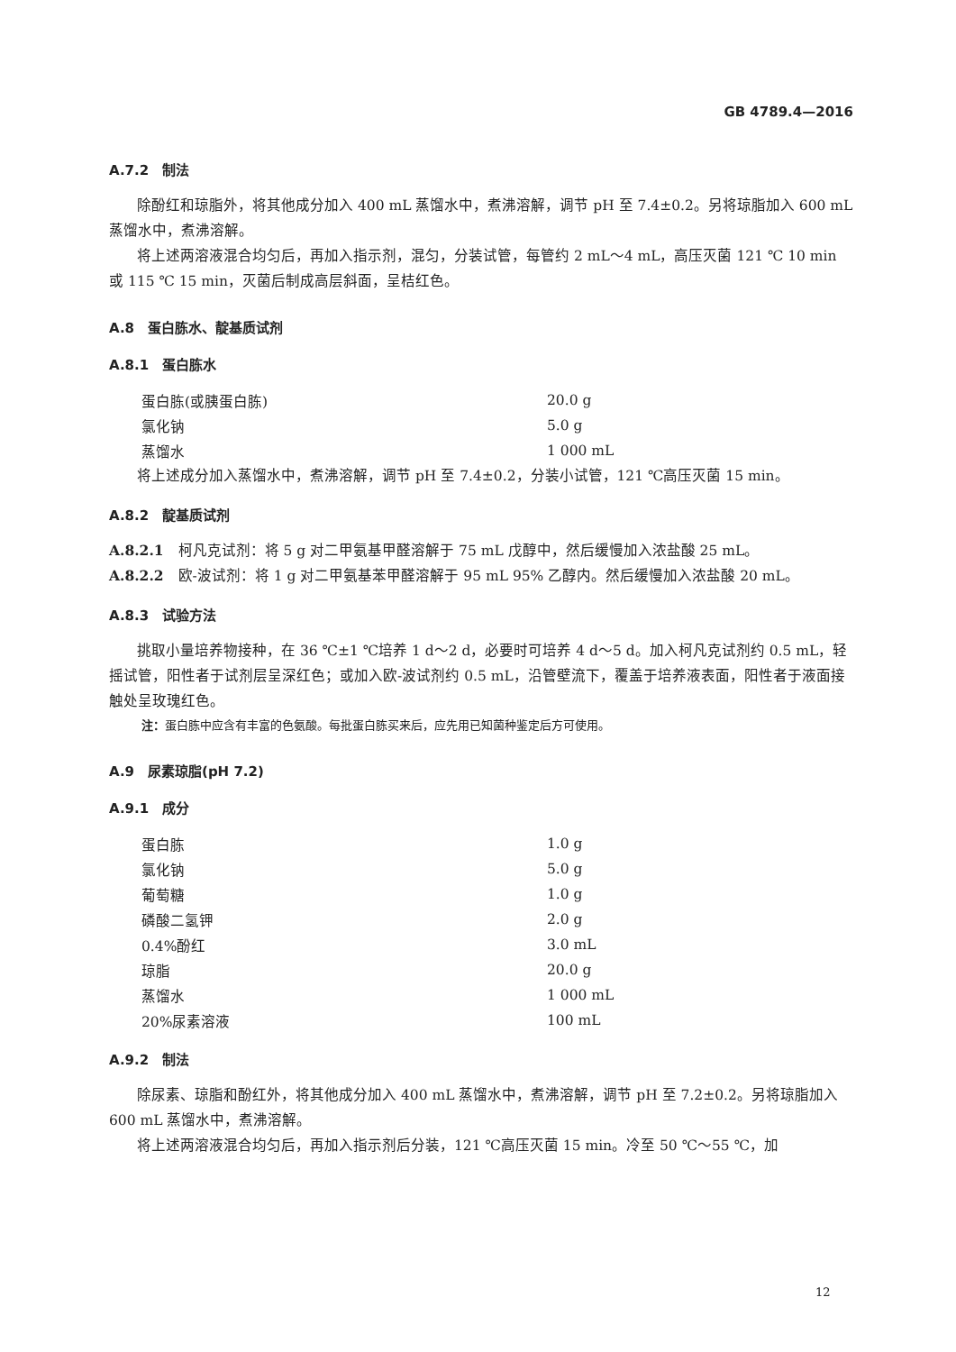GB 4789.4—2016
A.7.2　制法
除酚红和琼脂外，将其他成分加入 400 mL 蒸馏水中，煮沸溶解，调节 pH 至 7.4±0.2。另将琼脂加入 600 mL 蒸馏水中，煮沸溶解。
将上述两溶液混合均匀后，再加入指示剂，混匀，分装试管，每管约 2 mL～4 mL，高压灭菌 121 ℃ 10 min 或 115 ℃ 15 min，灭菌后制成高层斜面，呈桔红色。
A.8　蛋白胨水、靛基质试剂
A.8.1　蛋白胨水
| 蛋白胨(或胰蛋白胨) | 20.0 g |
| 氯化钠 | 5.0 g |
| 蒸馏水 | 1 000 mL |
将上述成分加入蒸馏水中，煮沸溶解，调节 pH 至 7.4±0.2，分装小试管，121 ℃高压灭菌 15 min。
A.8.2　靛基质试剂
A.8.2.1　柯凡克试剂：将 5 g 对二甲氨基甲醛溶解于 75 mL 戊醇中，然后缓慢加入浓盐酸 25 mL。
A.8.2.2　欧-波试剂：将 1 g 对二甲氨基苯甲醛溶解于 95 mL 95% 乙醇内。然后缓慢加入浓盐酸 20 mL。
A.8.3　试验方法
挑取小量培养物接种，在 36 ℃±1 ℃培养 1 d～2 d，必要时可培养 4 d～5 d。加入柯凡克试剂约 0.5 mL，轻摇试管，阳性者于试剂层呈深红色；或加入欧-波试剂约 0.5 mL，沿管壁流下，覆盖于培养液表面，阳性者于液面接触处呈玫瑰红色。
注：蛋白胨中应含有丰富的色氨酸。每批蛋白胨买来后，应先用已知菌种鉴定后方可使用。
A.9　尿素琼脂(pH 7.2)
A.9.1　成分
| 蛋白胨 | 1.0 g |
| 氯化钠 | 5.0 g |
| 葡萄糖 | 1.0 g |
| 磷酸二氢钾 | 2.0 g |
| 0.4%酚红 | 3.0 mL |
| 琼脂 | 20.0 g |
| 蒸馏水 | 1 000 mL |
| 20%尿素溶液 | 100 mL |
A.9.2　制法
除尿素、琼脂和酚红外，将其他成分加入 400 mL 蒸馏水中，煮沸溶解，调节 pH 至 7.2±0.2。另将琼脂加入 600 mL 蒸馏水中，煮沸溶解。
将上述两溶液混合均匀后，再加入指示剂后分装，121 ℃高压灭菌 15 min。冷至 50 ℃～55 ℃，加
12